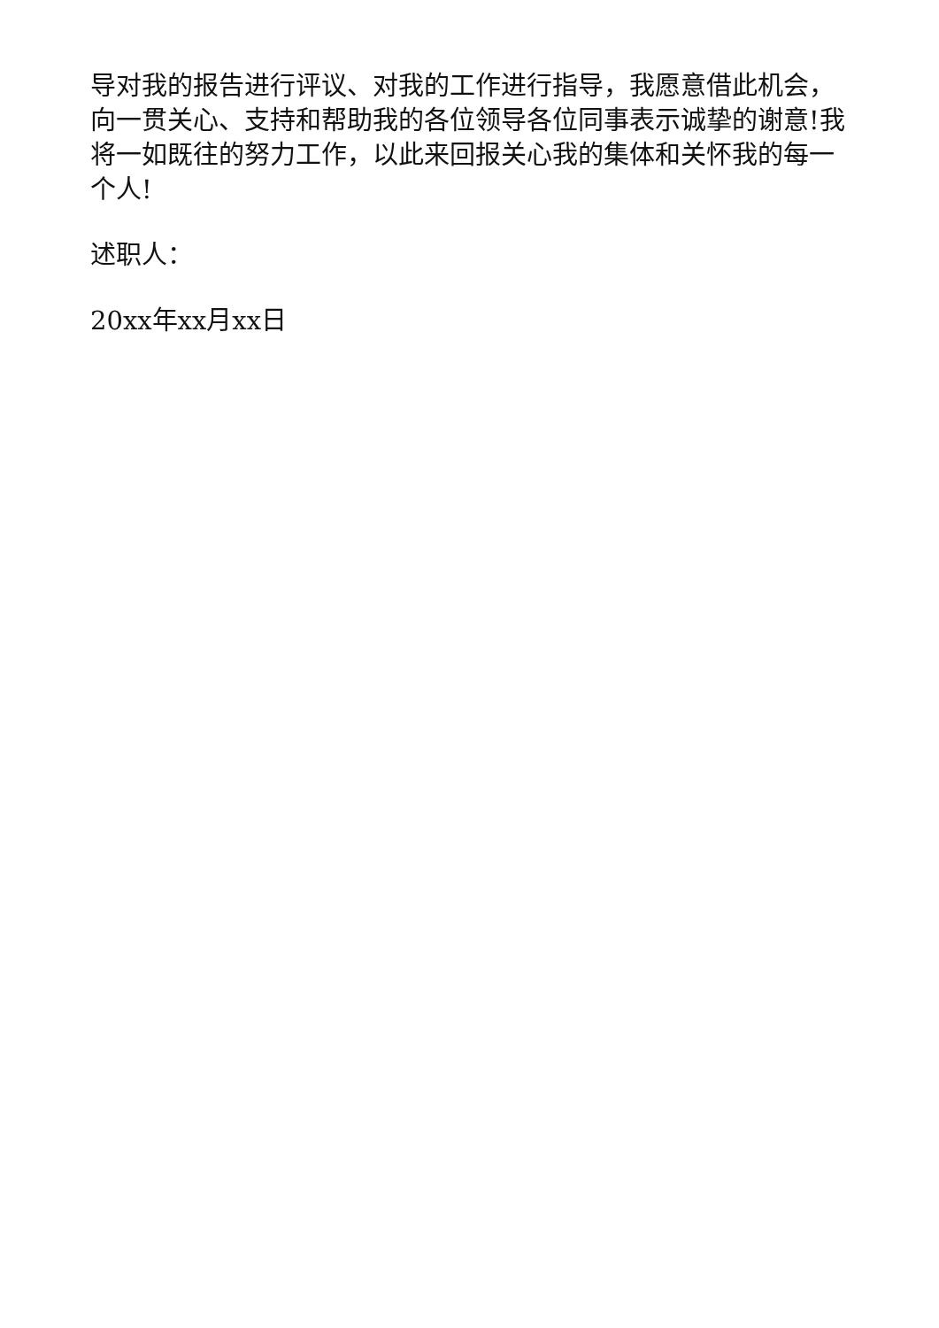导对我的报告进行评议、对我的工作进行指导，我愿意借此机会，向一贯关心、支持和帮助我的各位领导各位同事表示诚挚的谢意!我将一如既往的努力工作，以此来回报关心我的集体和关怀我的每一个人!
述职人：
20xx年xx月xx日